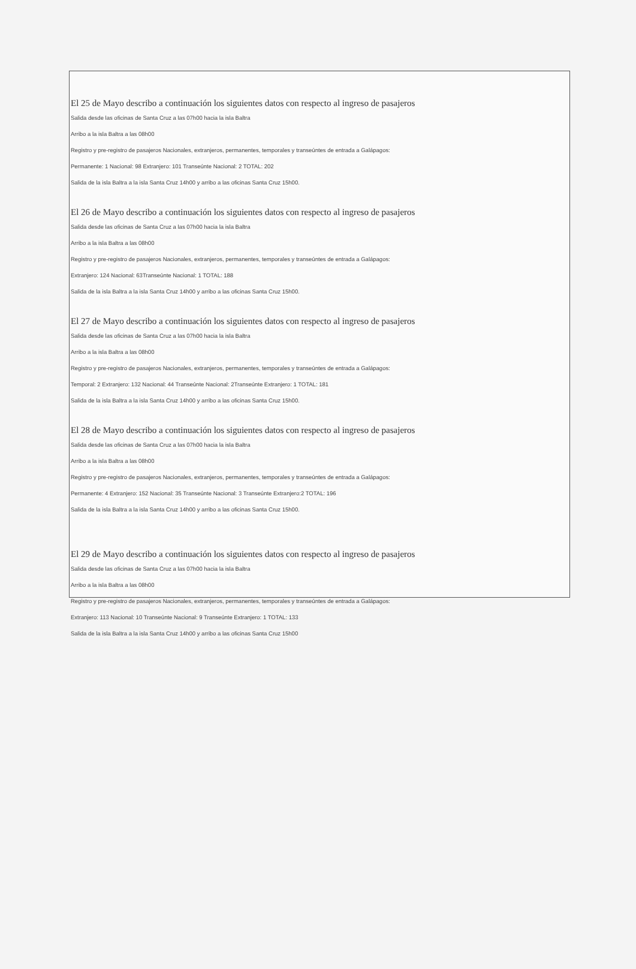El 25 de Mayo describo a continuación los siguientes datos con respecto al ingreso de pasajeros
Salida desde las oficinas de Santa Cruz a las 07h00 hacia la isla Baltra
Arribo a la isla Baltra a las 08h00
Registro y pre-registro de pasajeros Nacionales, extranjeros, permanentes, temporales y transeúntes de entrada a Galápagos:
Permanente: 1 Nacional: 98 Extranjero: 101 Transeúnte Nacional: 2 TOTAL: 202
Salida de la isla Baltra a la isla Santa Cruz 14h00 y arribo a las oficinas Santa Cruz 15h00.
El 26 de Mayo describo a continuación los siguientes datos con respecto al ingreso de pasajeros
Salida desde las oficinas de Santa Cruz a las 07h00 hacia la isla Baltra
Arribo a la isla Baltra a las 08h00
Registro y pre-registro de pasajeros Nacionales, extranjeros, permanentes, temporales y transeúntes de entrada a Galápagos:
Extranjero: 124 Nacional: 63Transeúnte Nacional: 1 TOTAL: 188
Salida de la isla Baltra a la isla Santa Cruz 14h00 y arribo a las oficinas Santa Cruz 15h00.
El 27 de Mayo describo a continuación los siguientes datos con respecto al ingreso de pasajeros
Salida desde las oficinas de Santa Cruz a las 07h00 hacia la isla Baltra
Arribo a la isla Baltra a las 08h00
Registro y pre-registro de pasajeros Nacionales, extranjeros, permanentes, temporales y transeúntes de entrada a Galápagos:
Temporal: 2 Extranjero: 132 Nacional: 44 Transeúnte Nacional: 2Transeúnte Extranjero: 1 TOTAL: 181
Salida de la isla Baltra a la isla Santa Cruz 14h00 y arribo a las oficinas Santa Cruz 15h00.
El 28 de Mayo describo a continuación los siguientes datos con respecto al ingreso de pasajeros
Salida desde las oficinas de Santa Cruz a las 07h00 hacia la isla Baltra
Arribo a la isla Baltra a las 08h00
Registro y pre-registro de pasajeros Nacionales, extranjeros, permanentes, temporales y transeúntes de entrada a Galápagos:
Permanente: 4 Extranjero: 152 Nacional: 35 Transeúnte Nacional: 3 Transeúnte Extranjero:2 TOTAL: 196
Salida de la isla Baltra a la isla Santa Cruz 14h00 y arribo a las oficinas Santa Cruz 15h00.
El 29 de Mayo describo a continuación los siguientes datos con respecto al ingreso de pasajeros
Salida desde las oficinas de Santa Cruz a las 07h00 hacia la isla Baltra
Arribo a la isla Baltra a las 08h00
Registro y pre-registro de pasajeros Nacionales, extranjeros, permanentes, temporales y transeúntes de entrada a Galápagos:
Extranjero: 113 Nacional: 10 Transeúnte Nacional: 9 Transeúnte Extranjero: 1 TOTAL: 133
Salida de la isla Baltra a la isla Santa Cruz 14h00 y arribo a las oficinas Santa Cruz 15h00